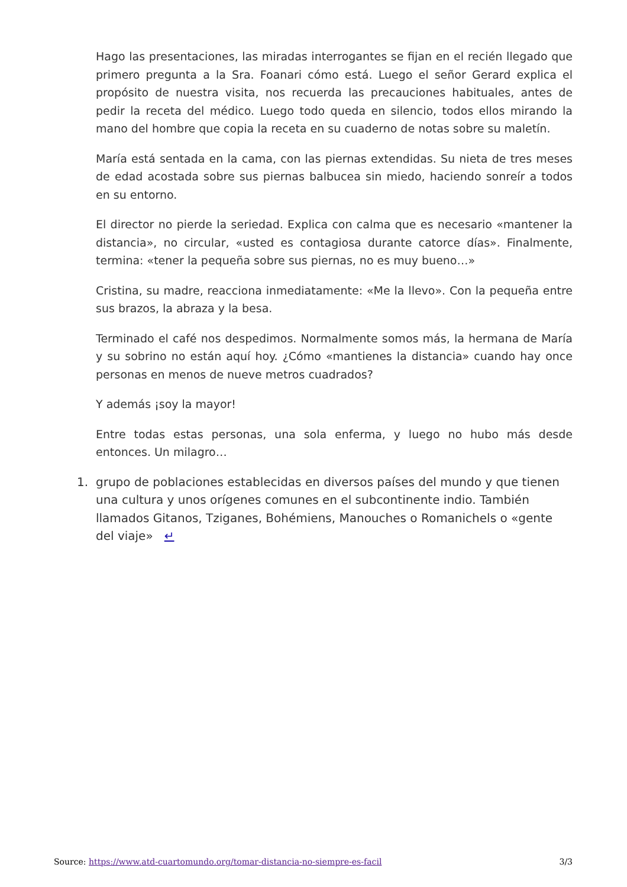Hago las presentaciones, las miradas interrogantes se fijan en el recién llegado que primero pregunta a la Sra. Foanari cómo está. Luego el señor Gerard explica el propósito de nuestra visita, nos recuerda las precauciones habituales, antes de pedir la receta del médico. Luego todo queda en silencio, todos ellos mirando la mano del hombre que copia la receta en su cuaderno de notas sobre su maletín.
María está sentada en la cama, con las piernas extendidas. Su nieta de tres meses de edad acostada sobre sus piernas balbucea sin miedo, haciendo sonreír a todos en su entorno.
El director no pierde la seriedad. Explica con calma que es necesario «mantener la distancia», no circular, «usted es contagiosa durante catorce días». Finalmente, termina: «tener la pequeña sobre sus piernas, no es muy bueno…»
Cristina, su madre, reacciona inmediatamente: «Me la llevo». Con la pequeña entre sus brazos, la abraza y la besa.
Terminado el café nos despedimos. Normalmente somos más, la hermana de María y su sobrino no están aquí hoy. ¿Cómo «mantienes la distancia» cuando hay once personas en menos de nueve metros cuadrados?
Y además ¡soy la mayor!
Entre todas estas personas, una sola enferma, y luego no hubo más desde entonces. Un milagro…
1. grupo de poblaciones establecidas en diversos países del mundo y que tienen una cultura y unos orígenes comunes en el subcontinente indio. También llamados Gitanos, Tziganes, Bohémiens, Manouches o Romanichels o «gente del viaje» ↵
Source: https://www.atd-cuartomundo.org/tomar-distancia-no-siempre-es-facil 3/3